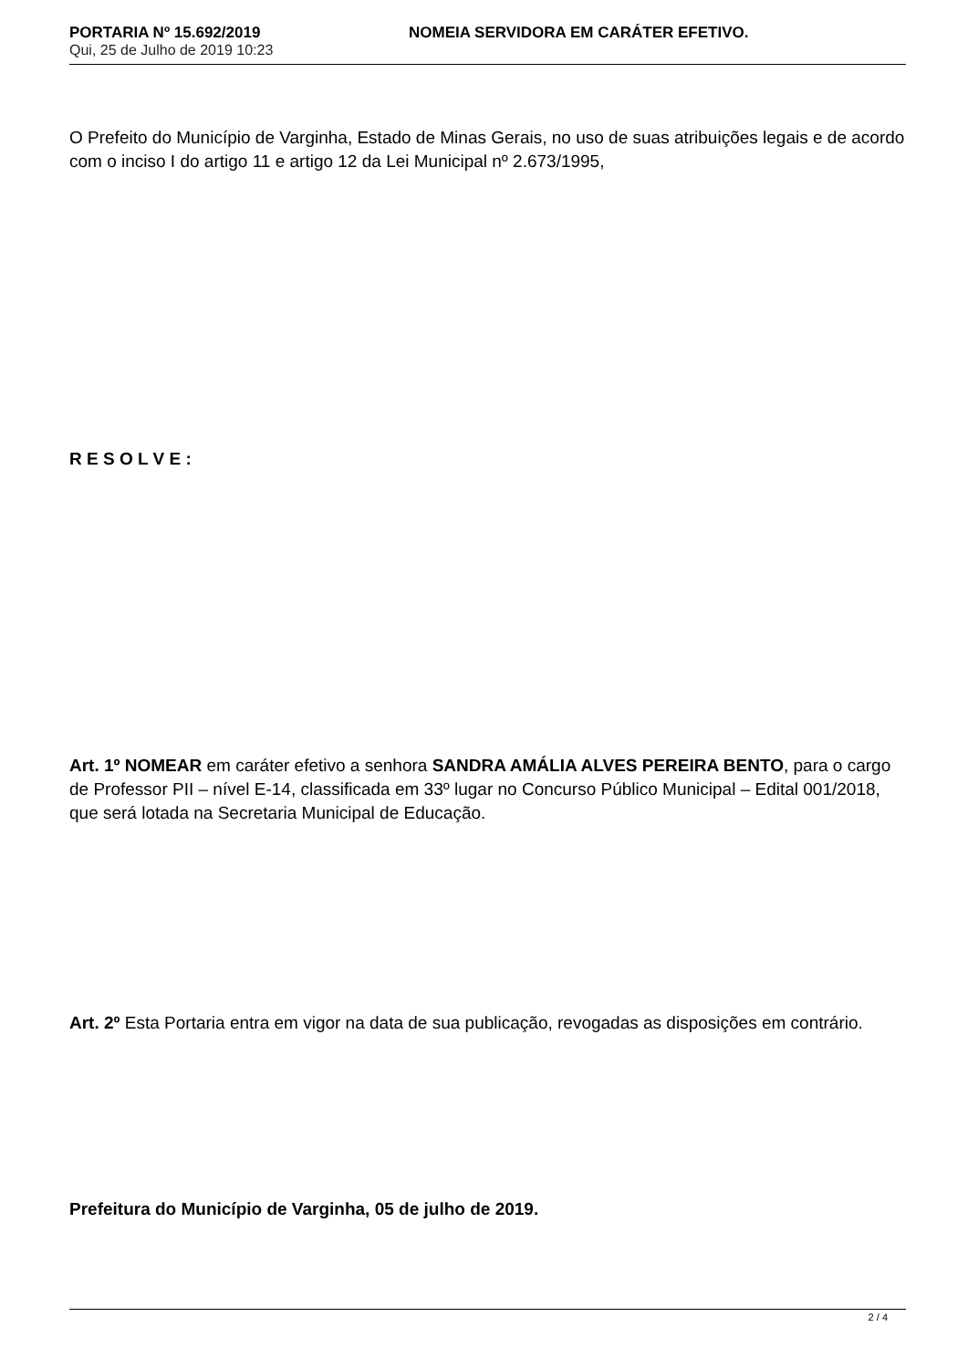PORTARIA Nº 15.692/2019 NOMEIA SERVIDORA EM CARÁTER EFETIVO.
Qui, 25 de Julho de 2019 10:23
O Prefeito do Município de Varginha, Estado de Minas Gerais, no uso de suas atribuições legais e de acordo com o inciso I do artigo 11 e artigo 12 da Lei Municipal nº 2.673/1995,
R E S O L V E :
Art. 1º NOMEAR em caráter efetivo a senhora SANDRA AMÁLIA ALVES PEREIRA BENTO, para o cargo de Professor PII – nível E-14, classificada em 33º lugar no Concurso Público Municipal – Edital 001/2018, que será lotada na Secretaria Municipal de Educação.
Art. 2º Esta Portaria entra em vigor na data de sua publicação, revogadas as disposições em contrário.
Prefeitura do Município de Varginha, 05 de julho de 2019.
2 / 4